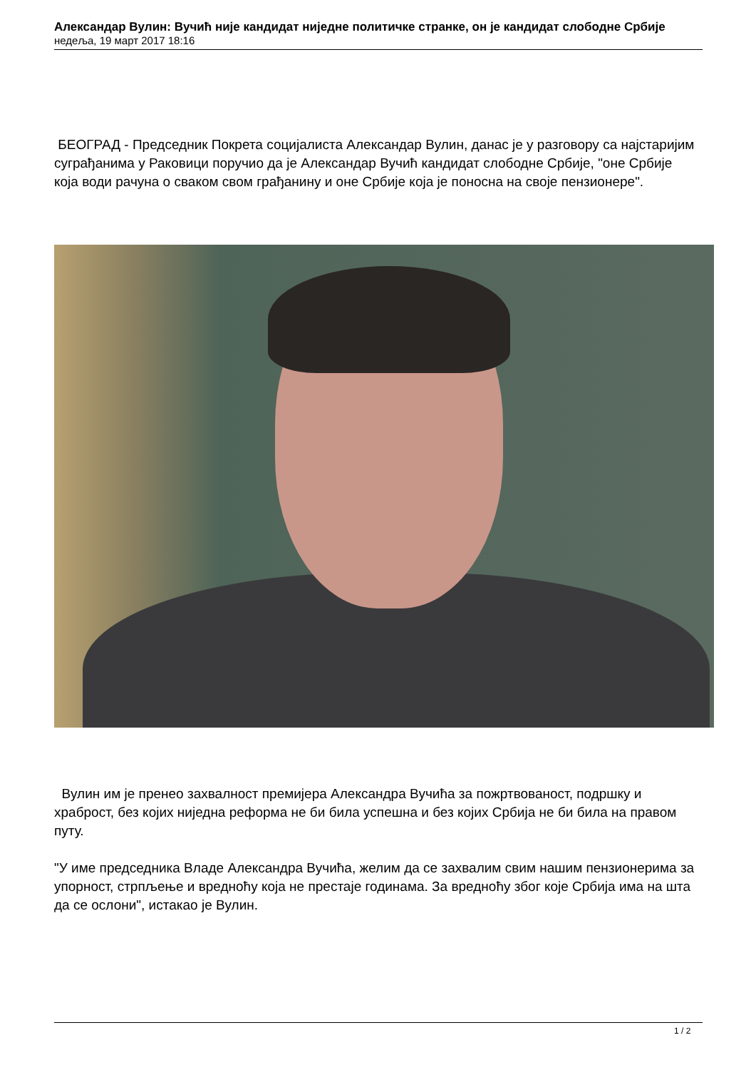Александар Вулин: Вучић није кандидат ниједне политичке странке, он је кандидат слободне Србије
недеља, 19 март 2017 18:16
БЕОГРАД - Председник Покрета социјалиста Александар Вулин, данас је у разговору са најстаријим суграђанима у Раковици поручио да је Александар Вучић кандидат слободне Србије, "оне Србије која води рачуна о сваком свом грађанину и оне Србије која је поносна на своје пензионере".
Вулин им је пренео захвалност премијера Александра Вучића за пожртвованост, подршку и храброст, без којих ниједна реформа не би била успешна и без којих Србија не би била на правом путу.
"У име председника Владе Александра Вучића, желим да се захвалим свим нашим пензионерима за упорност, стрпљење и вредноћу која не престаје годинама. За вредноћу због које Србија има на шта да се ослони", истакао је Вулин.
1 / 2